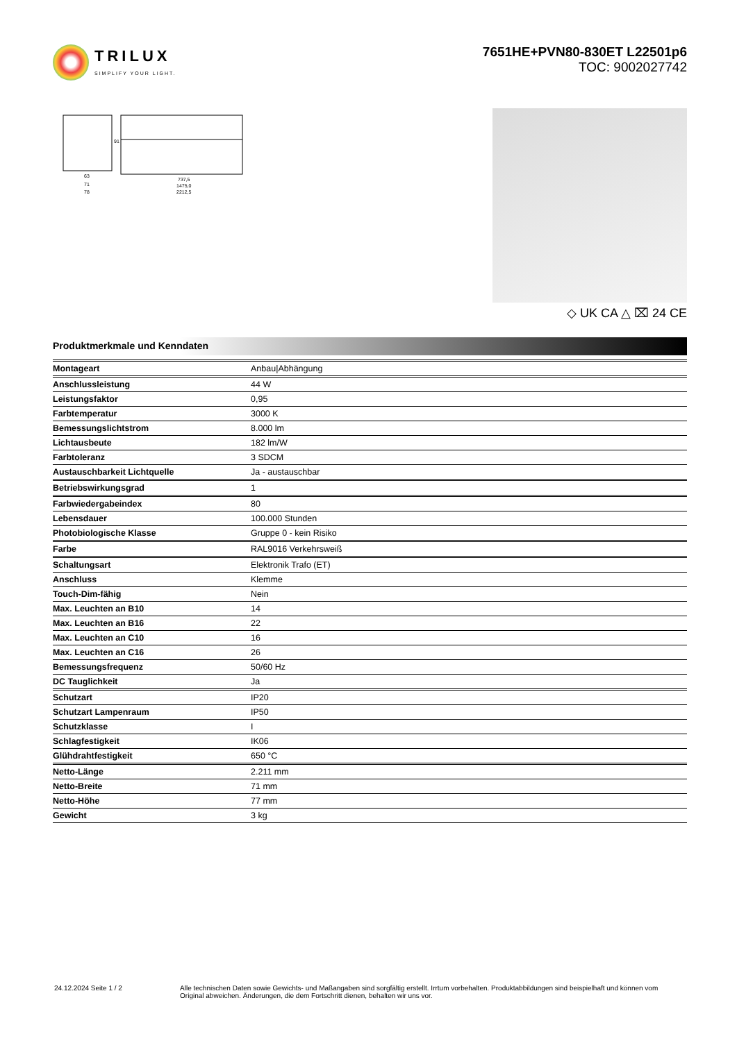TRILUX
SIMPLIFY YOUR LIGHT.
7651HE+PVN80-830ET L22501p6
TOC: 9002027742
63
71
78
737,5
1475,0
2212,5
91
◇ UK CA △ ⌧ 24 CE
Produktmerkmale und Kenndaten
| Montageart | Anbau/Abhängung |
| Anschlussleistung | 44 W |
| Leistungsfaktor | 0,95 |
| Farbtemperatur | 3000 K |
| Bemessungslichtstrom | 8.000 lm |
| Lichtausbeute | 182 lm/W |
| Farbtoleranz | 3 SDCM |
| Austauschbarkeit Lichtquelle | Ja - austauschbar |
| Betriebswirkungsgrad | 1 |
| Farbwiedergabeindex | 80 |
| Lebensdauer | 100.000 Stunden |
| Photobiologische Klasse | Gruppe 0 - kein Risiko |
| Farbe | RAL9016 Verkehrsweiß |
| Schaltungsart | Elektronik Trafo (ET) |
| Anschluss | Klemme |
| Touch-Dim-fähig | Nein |
| Max. Leuchten an B10 | 14 |
| Max. Leuchten an B16 | 22 |
| Max. Leuchten an C10 | 16 |
| Max. Leuchten an C16 | 26 |
| Bemessungsfrequenz | 50/60 Hz |
| DC Tauglichkeit | Ja |
| Schutzart | IP20 |
| Schutzart Lampenraum | IP50 |
| Schutzklasse | I |
| Schlagfestigkeit | IK06 |
| Glühdrahtfestigkeit | 650 °C |
| Netto-Länge | 2.211 mm |
| Netto-Breite | 71 mm |
| Netto-Höhe | 77 mm |
| Gewicht | 3 kg |
24.12.2024 Seite 1 / 2 Alle technischen Daten sowie Gewichts- und Maßangaben sind sorgfältig erstellt. Irrtum vorbehalten. Produktabbildungen sind beispielhaft und können vom Original abweichen. Änderungen, die dem Fortschritt dienen, behalten wir uns vor.